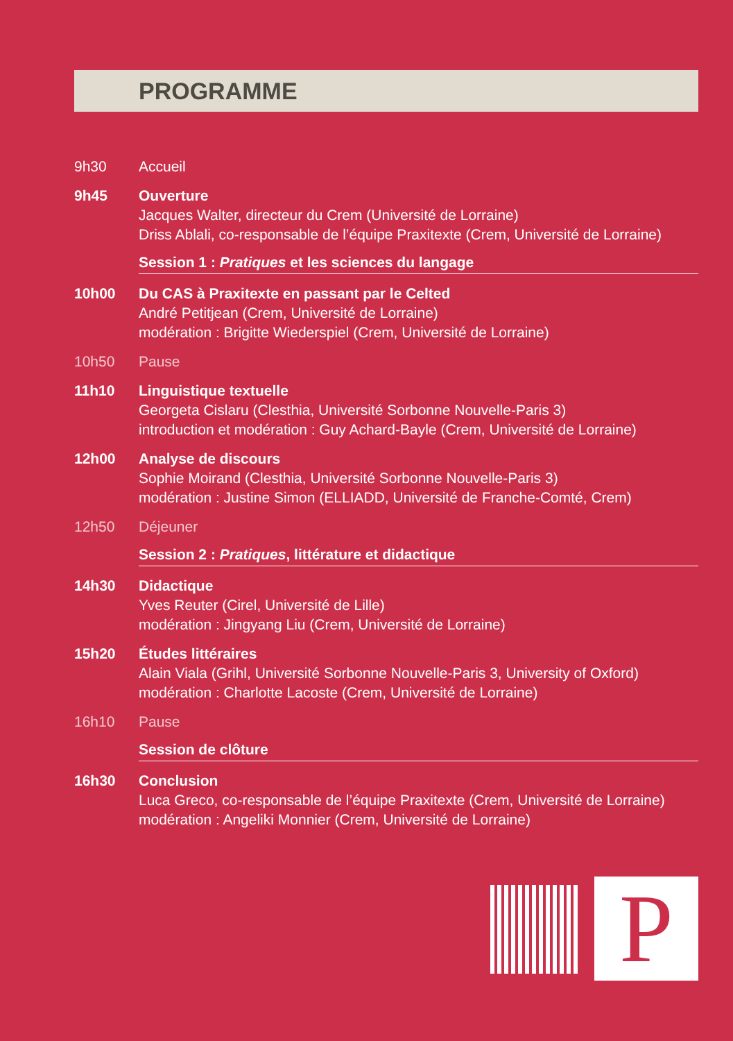PROGRAMME
9h30 Accueil
9h45 Ouverture
Jacques Walter, directeur du Crem (Université de Lorraine)
Driss Ablali, co-responsable de l’équipe Praxitexte (Crem, Université de Lorraine)
Session 1 : Pratiques et les sciences du langage
10h00 Du CAS à Praxitexte en passant par le Celted
André Petitjean (Crem, Université de Lorraine)
modération : Brigitte Wiederspiel (Crem, Université de Lorraine)
10h50 Pause
11h10 Linguistique textuelle
Georgeta Cislaru (Clesthia, Université Sorbonne Nouvelle-Paris 3)
introduction et modération : Guy Achard-Bayle (Crem, Université de Lorraine)
12h00 Analyse de discours
Sophie Moirand (Clesthia, Université Sorbonne Nouvelle-Paris 3)
modération : Justine Simon (ELLIADD, Université de Franche-Comté, Crem)
12h50 Déjeuner
Session 2 : Pratiques, littérature et didactique
14h30 Didactique
Yves Reuter (Cirel, Université de Lille)
modération : Jingyang Liu (Crem, Université de Lorraine)
15h20 Études littéraires
Alain Viala (Grihl, Université Sorbonne Nouvelle-Paris 3, University of Oxford)
modération : Charlotte Lacoste (Crem, Université de Lorraine)
16h10 Pause
Session de clôture
16h30 Conclusion
Luca Greco, co-responsable de l’équipe Praxitexte (Crem, Université de Lorraine)
modération : Angeliki Monnier (Crem, Université de Lorraine)
P